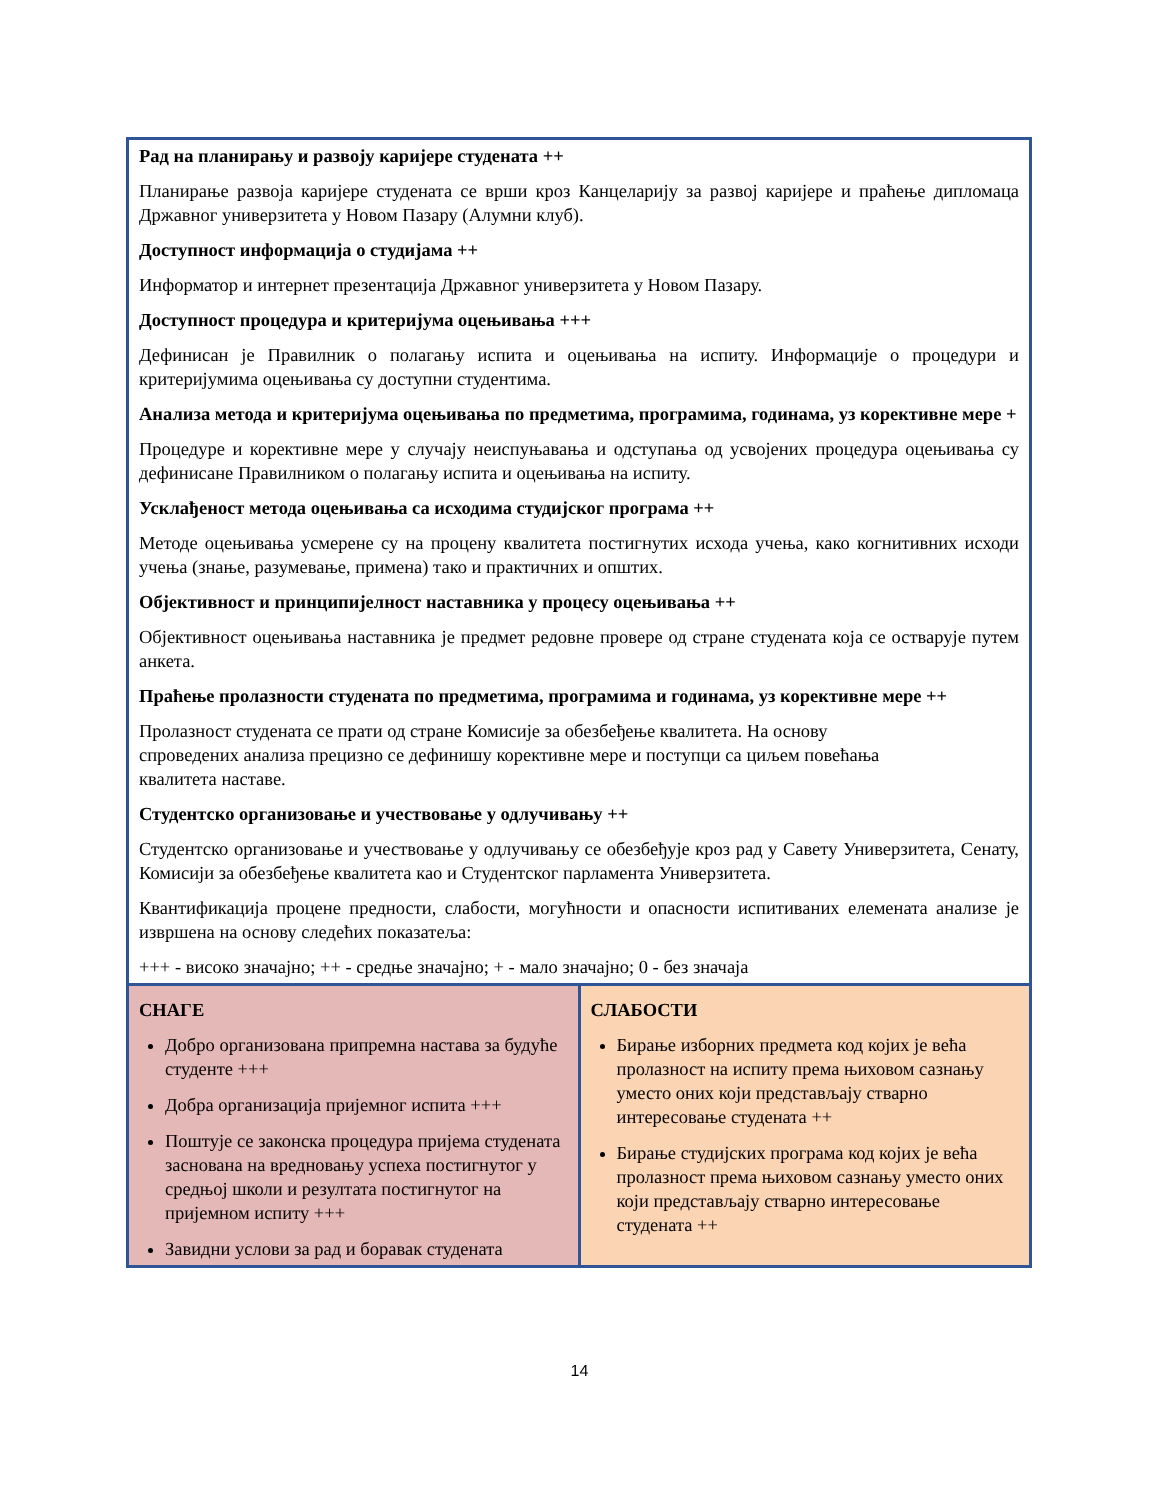| Рад на планирању и развоју каријере студената ++ Планирање развоја каријере студената се врши кроз Канцеларију за развој каријере и праћење дипломаца Државног универзитета у Новом Пазару (Алумни клуб). Доступност информација о студијама ++ Информатор и интернет презентација Државног универзитета у Новом Пазару. Доступност процедура и критеријума оцењивања +++ Дефинисан је Правилник о полагању испита и оцењивања на испиту. Информације о процедури и критеријумима оцењивања су доступни студентима. Анализа метода и критеријума оцењивања по предметима, програмима, годинама, уз корективне мере + Процедуре и корективне мере у случају неиспуњавања и одступања од усвојених процедура оцењивања су дефинисане Правилником о полагању испита и оцењивања на испиту. Усклађеност метода оцењивања са исходима студијског програма ++ Методе оцењивања усмерене су на процену квалитета постигнутих исхода учења, како когнитивних исходи учења (знање, разумевање, примена) тако и практичних и општих. Објективност и принципијелност наставника у процесу оцењивања ++ Објективност оцењивања наставника је предмет редовне провере од стране студената која се остварује путем анкета. Праћење пролазности студената по предметима, програмима и годинама, уз корективне мере ++ Пролазност студената се прати од стране Комисије за обезбеђење квалитета. На основу спроведених анализа прецизно се дефинишу корективне мере и поступци са циљем повећања квалитета наставе. Студентско организовање и учествовање у одлучивању ++ Студентско организовање и учествовање у одлучивању се обезбеђује кроз рад у Савету Универзитета, Сенату, Комисији за обезбеђење квалитета као и Студентског парламента Универзитета. Квантификација процене предности, слабости, могућности и опасности испитиваних елемената анализе је извршена на основу следећих показатеља: +++ - високо значајно; ++ - средње значајно; + - мало значајно; 0 - без значаја | |
| СНАГЕ Добро организована припремна настава за будуће студенте +++ Добра организација пријемног испита +++ Поштује се законска процедура пријема студената заснована на вредновању успеха постигнутог у средњој школи и резултата постигнутог на пријемном испиту +++ Завидни услови за рад и боравак студената | СЛАБОСТИ Бирање изборних предмета код којих је већа пролазност на испиту према њиховом сазнању уместо оних који представљају стварно интересовање студената ++ Бирање студијских програма код којих је већа пролазност према њиховом сазнању уместо оних који представљају стварно интересовање студената ++ |
14